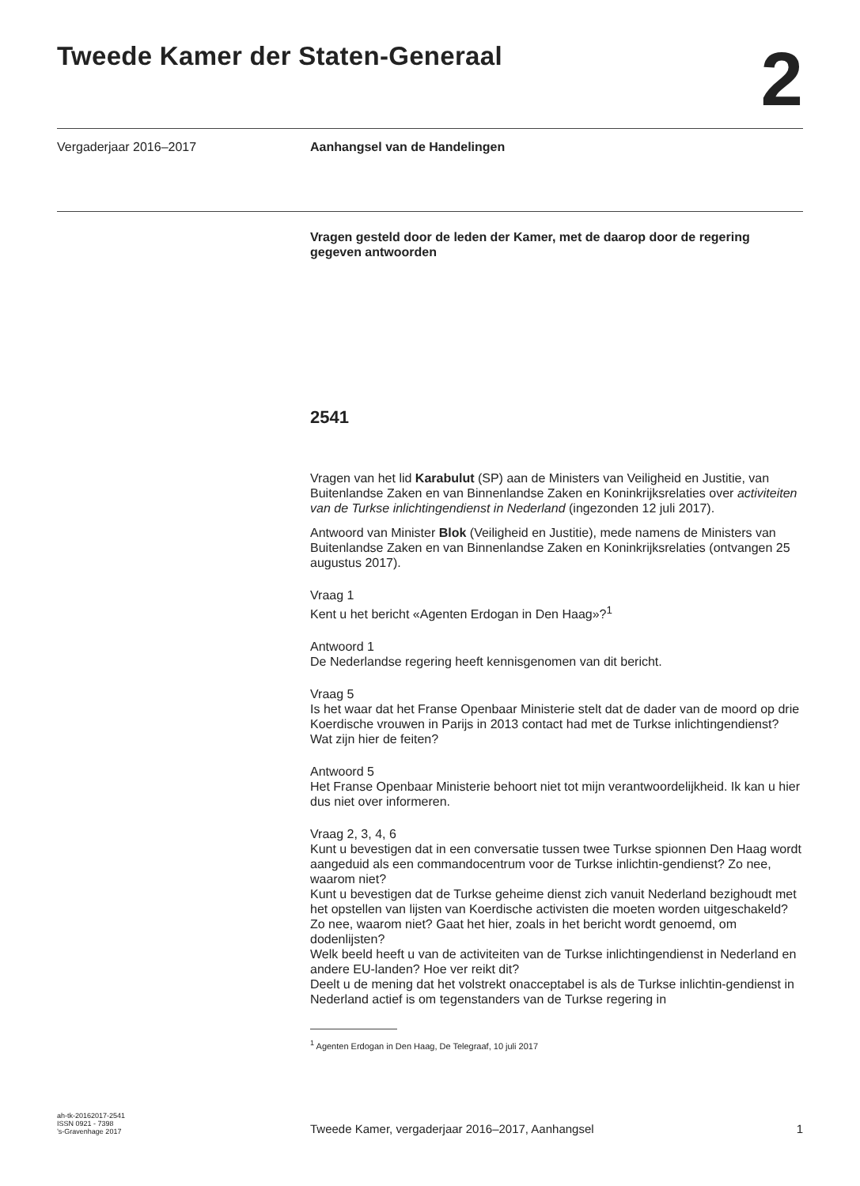Tweede Kamer der Staten-Generaal
2
Vergaderjaar 2016–2017 Aanhangsel van de Handelingen
Vragen gesteld door de leden der Kamer, met de daarop door de regering gegeven antwoorden
2541
Vragen van het lid Karabulut (SP) aan de Ministers van Veiligheid en Justitie, van Buitenlandse Zaken en van Binnenlandse Zaken en Koninkrijksrelaties over activiteiten van de Turkse inlichtingendienst in Nederland (ingezonden 12 juli 2017).
Antwoord van Minister Blok (Veiligheid en Justitie), mede namens de Ministers van Buitenlandse Zaken en van Binnenlandse Zaken en Koninkrijksrelaties (ontvangen 25 augustus 2017).
Vraag 1
Kent u het bericht «Agenten Erdogan in Den Haag»?<sup>1</sup>
Antwoord 1
De Nederlandse regering heeft kennisgenomen van dit bericht.
Vraag 5
Is het waar dat het Franse Openbaar Ministerie stelt dat de dader van de moord op drie Koerdische vrouwen in Parijs in 2013 contact had met de Turkse inlichtingendienst? Wat zijn hier de feiten?
Antwoord 5
Het Franse Openbaar Ministerie behoort niet tot mijn verantwoordelijkheid. Ik kan u hier dus niet over informeren.
Vraag 2, 3, 4, 6
Kunt u bevestigen dat in een conversatie tussen twee Turkse spionnen Den Haag wordt aangeduid als een commandocentrum voor de Turkse inlichtin-gendienst? Zo nee, waarom niet?
Kunt u bevestigen dat de Turkse geheime dienst zich vanuit Nederland bezighoudt met het opstellen van lijsten van Koerdische activisten die moeten worden uitgeschakeld? Zo nee, waarom niet? Gaat het hier, zoals in het bericht wordt genoemd, om dodenlijsten?
Welk beeld heeft u van de activiteiten van de Turkse inlichtingendienst in Nederland en andere EU-landen? Hoe ver reikt dit?
Deelt u de mening dat het volstrekt onacceptabel is als de Turkse inlichtin-gendienst in Nederland actief is om tegenstanders van de Turkse regering in
<sup>1</sup> Agenten Erdogan in Den Haag, De Telegraaf, 10 juli 2017
ah-tk-20162017-2541
ISSN 0921 - 7398
’s-Gravenhage 2017
Tweede Kamer, vergaderjaar 2016–2017, Aanhangsel
1